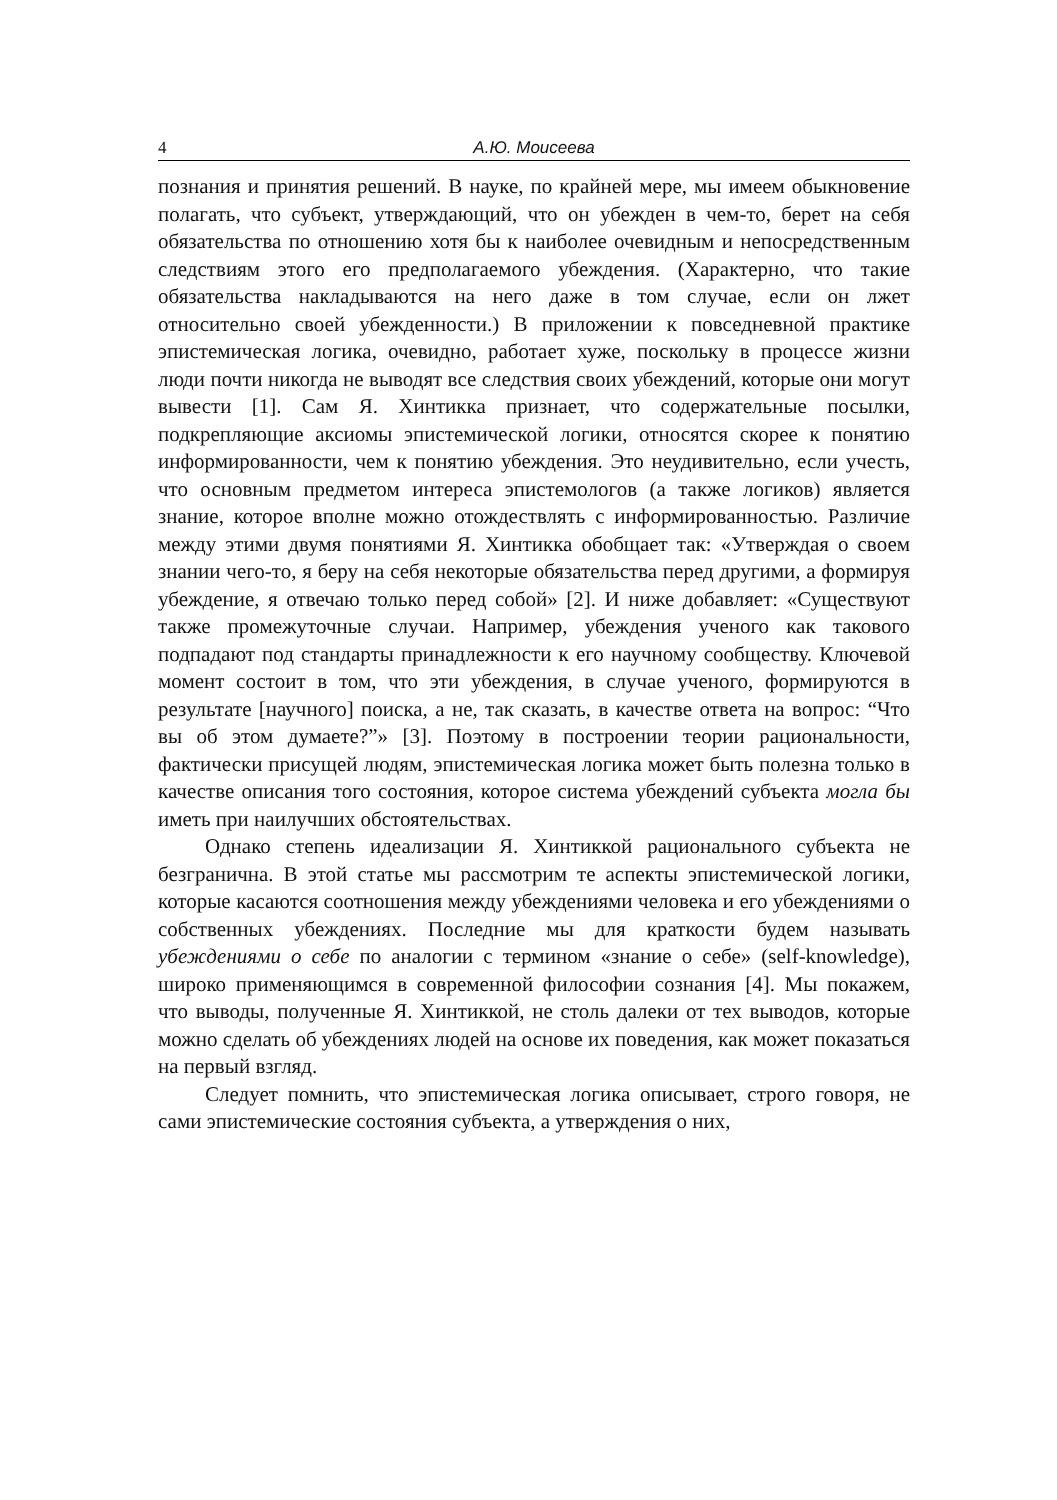4 А.Ю. Моисеева
познания и принятия решений. В науке, по крайней мере, мы имеем обыкновение полагать, что субъект, утверждающий, что он убежден в чем-то, берет на себя обязательства по отношению хотя бы к наиболее очевидным и непосредственным следствиям этого его предполагаемого убеждения. (Характерно, что такие обязательства накладываются на него даже в том случае, если он лжет относительно своей убежденности.) В приложении к повседневной практике эпистемическая логика, очевидно, работает хуже, поскольку в процессе жизни люди почти никогда не выводят все следствия своих убеждений, которые они могут вывести [1]. Сам Я. Хинтикка признает, что содержательные посылки, подкрепляющие аксиомы эпистемической логики, относятся скорее к понятию информированности, чем к понятию убеждения. Это неудивительно, если учесть, что основным предметом интереса эпистемологов (а также логиков) является знание, которое вполне можно отождествлять с информированностью. Различие между этими двумя понятиями Я. Хинтикка обобщает так: «Утверждая о своем знании чего-то, я беру на себя некоторые обязательства перед другими, а формируя убеждение, я отвечаю только перед собой» [2]. И ниже добавляет: «Существуют также промежуточные случаи. Например, убеждения ученого как такового подпадают под стандарты принадлежности к его научному сообществу. Ключевой момент состоит в том, что эти убеждения, в случае ученого, формируются в результате [научного] поиска, а не, так сказать, в качестве ответа на вопрос: “Что вы об этом думаете?”» [3]. Поэтому в построении теории рациональности, фактически присущей людям, эпистемическая логика может быть полезна только в качестве описания того состояния, которое система убеждений субъекта могла бы иметь при наилучших обстоятельствах.
Однако степень идеализации Я. Хинтиккой рационального субъекта не безгранична. В этой статье мы рассмотрим те аспекты эпистемической логики, которые касаются соотношения между убеждениями человека и его убеждениями о собственных убеждениях. Последние мы для краткости будем называть убеждениями о себе по аналогии с термином «знание о себе» (self-knowledge), широко применяющимся в современной философии сознания [4]. Мы покажем, что выводы, полученные Я. Хинтиккой, не столь далеки от тех выводов, которые можно сделать об убеждениях людей на основе их поведения, как может показаться на первый взгляд.
Следует помнить, что эпистемическая логика описывает, строго говоря, не сами эпистемические состояния субъекта, а утверждения о них,